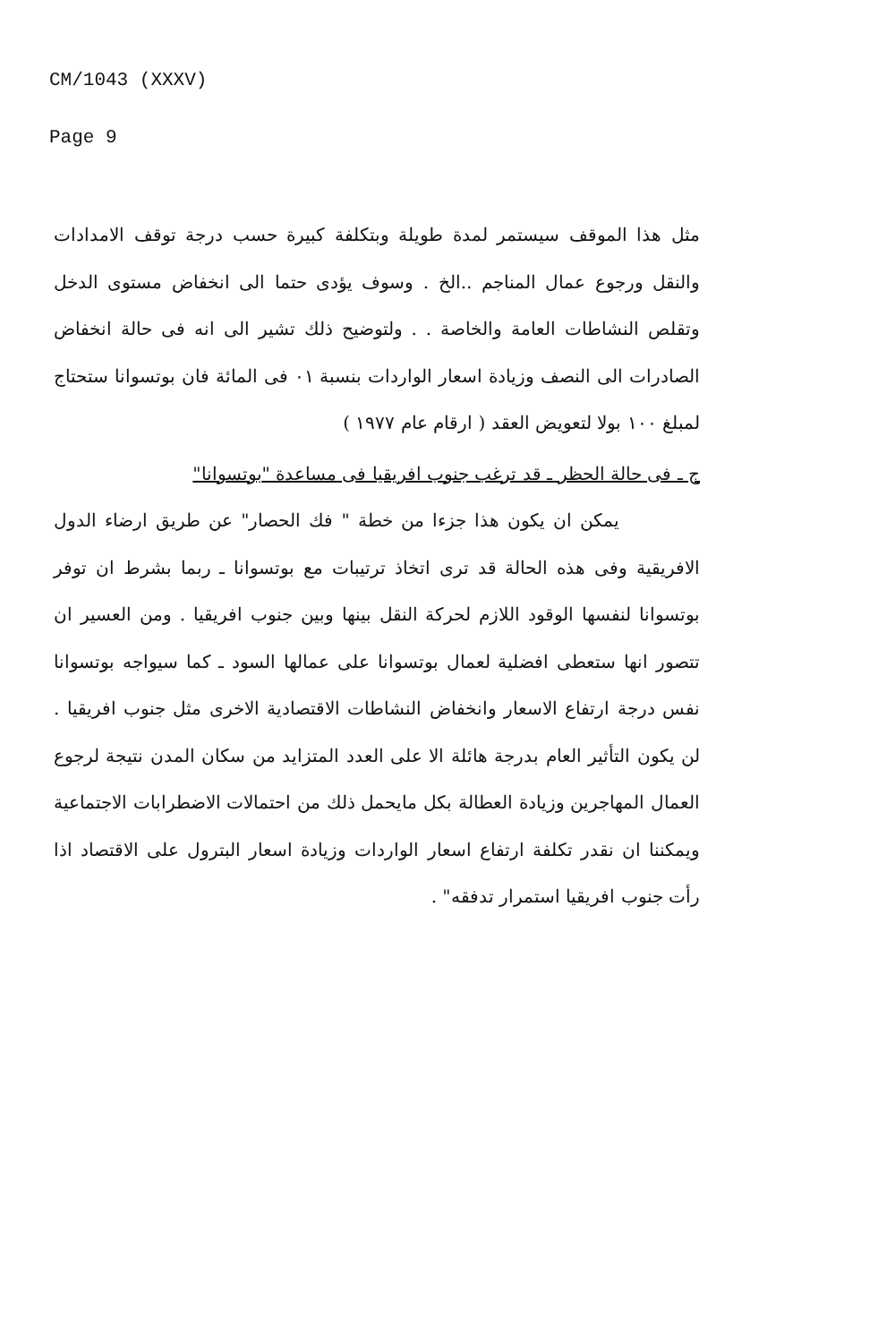CM/1043 (XXXV)
Page 9
مثل هذا الموقف سيستمر لمدة طويلة وبتكلفة كبيرة حسب درجة توقف الامدادات والنقل ورجوع عمال المناجم ..الخ . وسوف يؤدى حتما الى انخفاض مستوى الدخل وتقلص النشاطات العامة والخاصة . . ولتوضيح ذلك تشير الى انه فى حالة انخفاض الصادرات الى النصف وزيادة اسعار الواردات بنسبة ٠١ فى المائة فان بوتسوانا ستحتاج لمبلغ ١٠٠ بولا لتعويض العقد ( ارقام عام ١٩٧٧ )
ج ـ فى حالة الحظر ـ قد ترغب جنوب افريقيا فى مساعدة "بوتسوانا"
يمكن ان يكون هذا جزءا من خطة " فك الحصار" عن طريق ارضاء الدول الافريقية وفى هذه الحالة قد ترى اتخاذ ترتيبات مع بوتسوانا ـ ربما بشرط ان توفر بوتسوانا لنفسها الوقود اللازم لحركة النقل بينها وبين جنوب افريقيا . ومن العسير ان تتصور انها ستعطى افضلية لعمال بوتسوانا على عمالها السود ـ كما سيواجه بوتسوانا نفس درجة ارتفاع الاسعار وانخفاض النشاطات الاقتصادية الاخرى مثل جنوب افريقيا . لن يكون التأثير العام بدرجة هائلة الا على العدد المتزايد من سكان المدن نتيجة لرجوع العمال المهاجرين وزيادة العطالة بكل مايحمل ذلك من احتمالات الاضطرابات الاجتماعية ويمكننا ان نقدر تكلفة ارتفاع اسعار الواردات وزيادة اسعار البترول على الاقتصاد اذا رأت جنوب افريقيا استمرار تدفقه" .